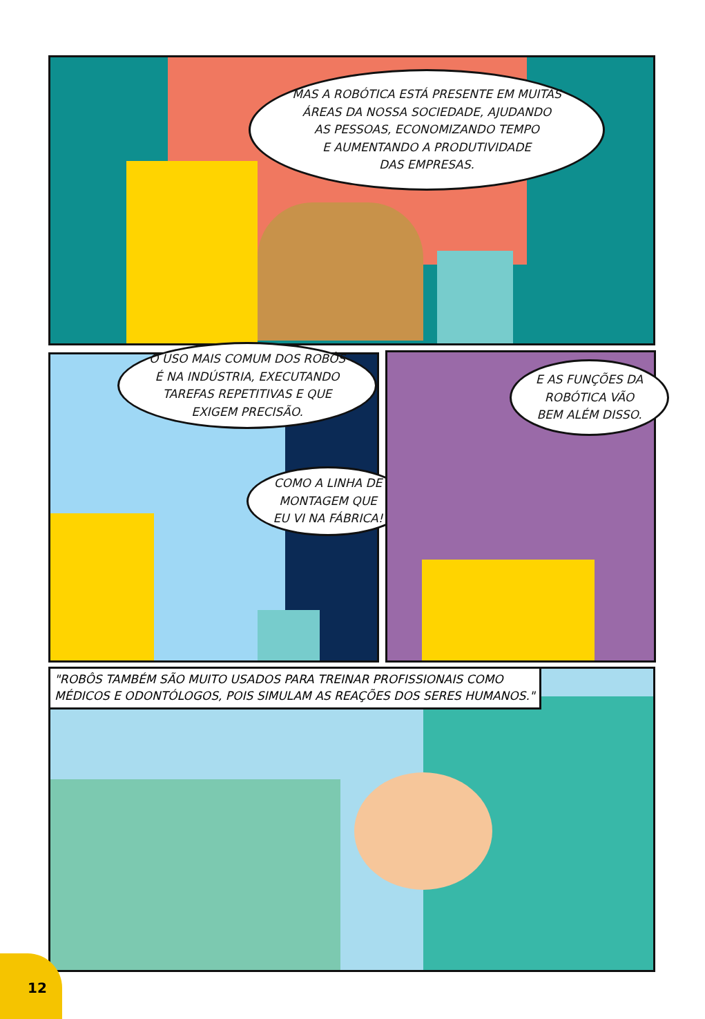MAS A ROBÓTICA ESTÁ PRESENTE EM MUITAS
ÁREAS DA NOSSA SOCIEDADE, AJUDANDO
AS PESSOAS, ECONOMIZANDO TEMPO
E AUMENTANDO A PRODUTIVIDADE
DAS EMPRESAS.
O USO MAIS COMUM DOS ROBÔS
É NA INDÚSTRIA, EXECUTANDO
TAREFAS REPETITIVAS E QUE
EXIGEM PRECISÃO.
COMO A LINHA DE
MONTAGEM QUE
EU VI NA FÁBRICA!
E AS FUNÇÕES DA
ROBÓTICA VÃO
BEM ALÉM DISSO.
"ROBÔS TAMBÉM SÃO MUITO USADOS PARA TREINAR PROFISSIONAIS COMO
MÉDICOS E ODONTÓLOGOS, POIS SIMULAM AS REAÇÕES DOS SERES HUMANOS."
12